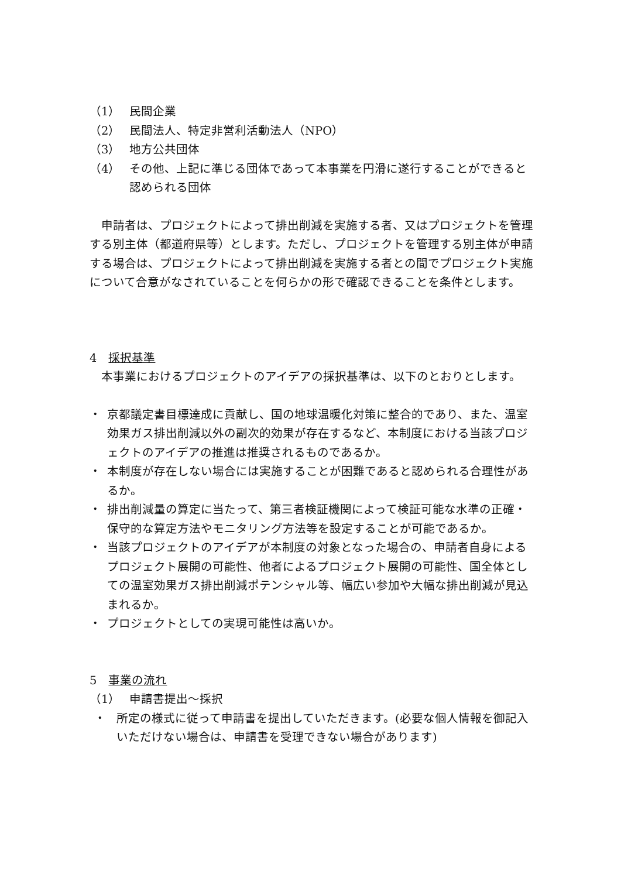（1） 民間企業
（2） 民間法人、特定非営利活動法人（NPO）
（3） 地方公共団体
（4） その他、上記に準じる団体であって本事業を円滑に遂行することができると認められる団体
　申請者は、プロジェクトによって排出削減を実施する者、又はプロジェクトを管理する別主体（都道府県等）とします。ただし、プロジェクトを管理する別主体が申請する場合は、プロジェクトによって排出削減を実施する者との間でプロジェクト実施について合意がなされていることを何らかの形で確認できることを条件とします。
4　採択基準
　本事業におけるプロジェクトのアイデアの採択基準は、以下のとおりとします。
・ 京都議定書目標達成に貢献し、国の地球温暖化対策に整合的であり、また、温室効果ガス排出削減以外の副次的効果が存在するなど、本制度における当該プロジェクトのアイデアの推進は推奨されるものであるか。
・ 本制度が存在しない場合には実施することが困難であると認められる合理性があるか。
・ 排出削減量の算定に当たって、第三者検証機関によって検証可能な水準の正確・保守的な算定方法やモニタリング方法等を設定することが可能であるか。
・ 当該プロジェクトのアイデアが本制度の対象となった場合の、申請者自身によるプロジェクト展開の可能性、他者によるプロジェクト展開の可能性、国全体としての温室効果ガス排出削減ポテンシャル等、幅広い参加や大幅な排出削減が見込まれるか。
・ プロジェクトとしての実現可能性は高いか。
5　事業の流れ
（1） 申請書提出～採択
・ 所定の様式に従って申請書を提出していただきます。(必要な個人情報を御記入いただけない場合は、申請書を受理できない場合があります)